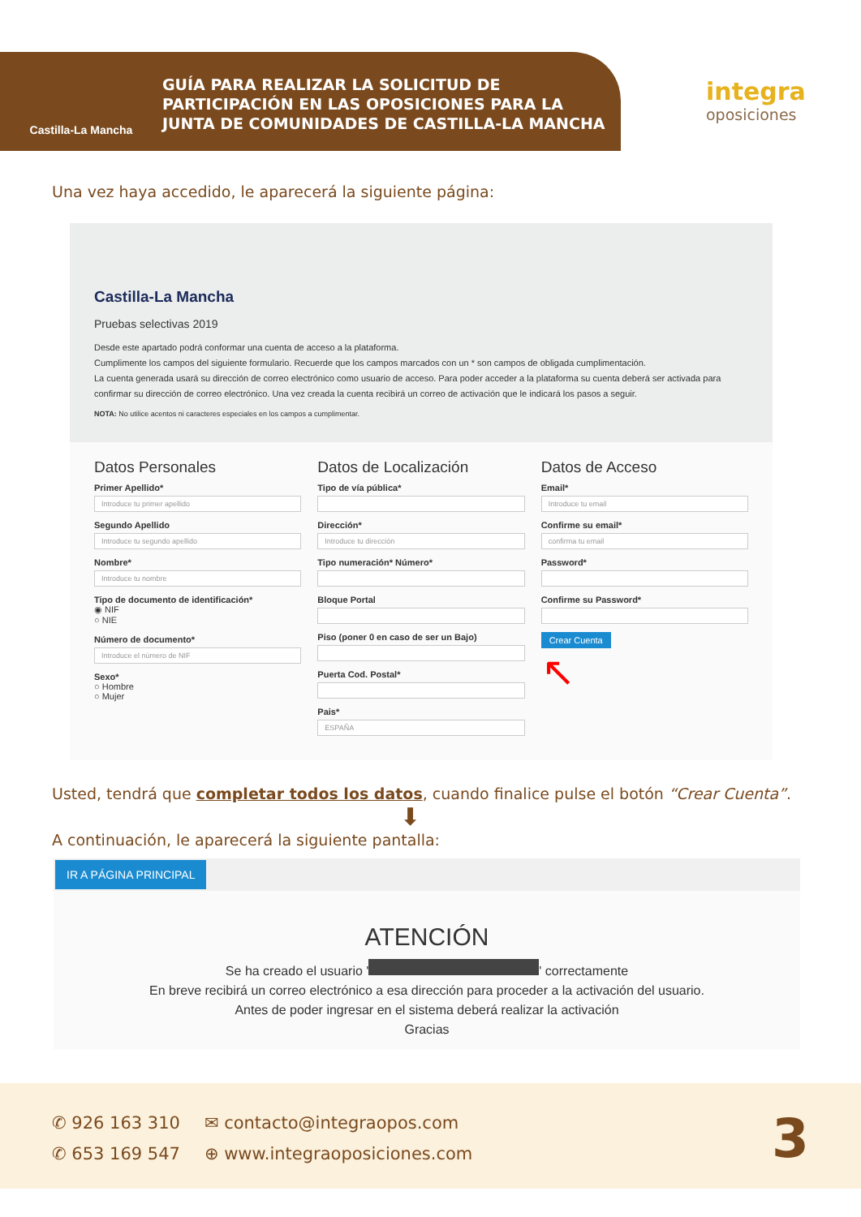Castilla-La Mancha
GUÍA PARA REALIZAR LA SOLICITUD DE
PARTICIPACIÓN EN LAS OPOSICIONES PARA LA
JUNTA DE COMUNIDADES DE CASTILLA-LA MANCHA
integra
oposiciones
Una vez haya accedido, le aparecerá la siguiente página:
Castilla-La Mancha
Pruebas selectivas 2019
Desde este apartado podrá conformar una cuenta de acceso a la plataforma.
Cumplimente los campos del siguiente formulario. Recuerde que los campos marcados con un * son campos de obligada cumplimentación.
La cuenta generada usará su dirección de correo electrónico como usuario de acceso. Para poder acceder a la plataforma su cuenta deberá ser activada para confirmar su dirección de correo electrónico. Una vez creada la cuenta recibirá un correo de activación que le indicará los pasos a seguir.
NOTA: No utilice acentos ni caracteres especiales en los campos a cumplimentar.
Datos Personales
Primer Apellido*
Introduce tu primer apellido
Segundo Apellido
Introduce tu segundo apellido
Nombre*
Introduce tu nombre
Tipo de documento de identificación*
◉ NIF
○ NIE
Número de documento*
Introduce el número de NIF
Sexo*
○ Hombre
○ Mujer
Datos de Localización
Tipo de vía pública*
Dirección*
Introduce tu dirección
Tipo numeración* Número*
Bloque Portal
Piso (poner 0 en caso de ser un Bajo)
Puerta Cod. Postal*
Pais*
ESPAÑA
Datos de Acceso
Email*
Introduce tu email
Confirme su email*
confirma tu email
Password*
Confirme su Password*
Crear Cuenta
↖
Usted, tendrá que completar todos los datos, cuando finalice pulse el botón “Crear Cuenta”.
⬇
A continuación, le aparecerá la siguiente pantalla:
IR A PÁGINA PRINCIPAL
ATENCIÓN
Se ha creado el usuario ' ' correctamente
En breve recibirá un correo electrónico a esa dirección para proceder a la activación del usuario.
Antes de poder ingresar en el sistema deberá realizar la activación
Gracias
✆ 926 163 310
✆ 653 169 547
✉ contacto@integraopos.com
⊕ www.integraoposiciones.com
3